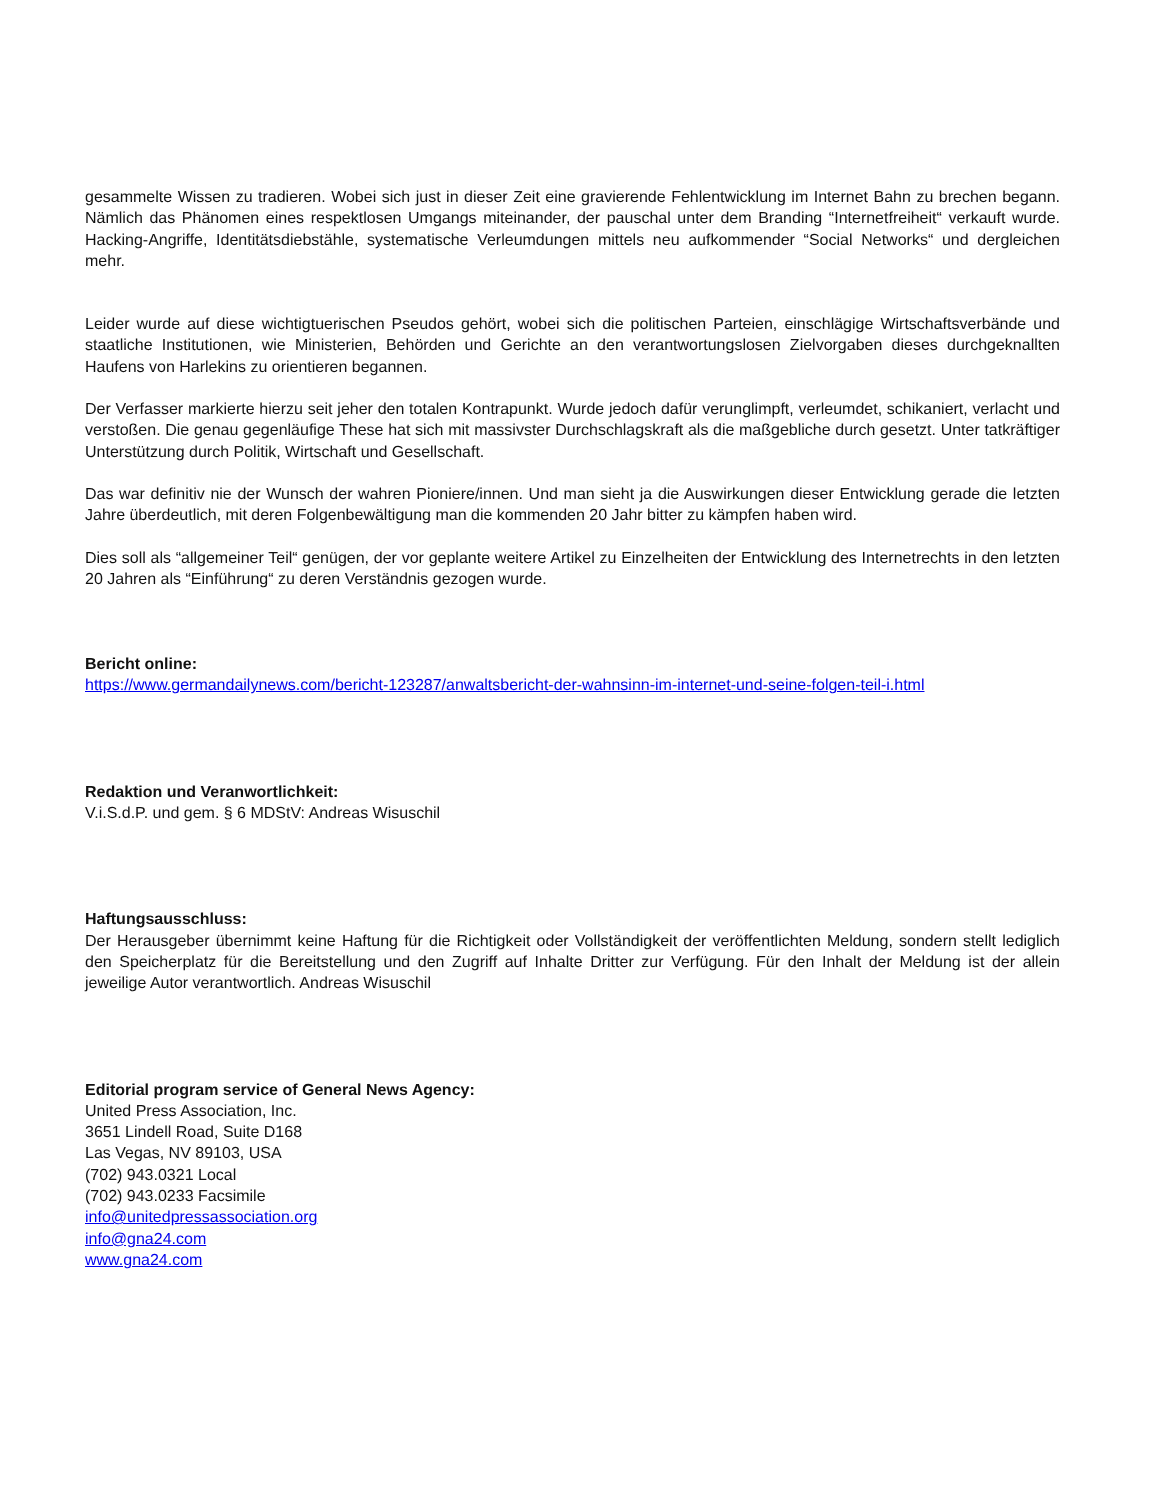gesammelte Wissen zu tradieren. Wobei sich just in dieser Zeit eine gravierende Fehlentwicklung im Internet Bahn zu brechen begann. Nämlich das Phänomen eines respektlosen Umgangs miteinander, der pauschal unter dem Branding “Internetfreiheit“ verkauft wurde. Hacking-Angriffe, Identitätsdiebstähle, systematische Verleumdungen mittels neu aufkommender “Social Networks“ und dergleichen mehr.
Leider wurde auf diese wichtigtuerischen Pseudos gehört, wobei sich die politischen Parteien, einschlägige Wirtschaftsverbände und staatliche Institutionen, wie Ministerien, Behörden und Gerichte an den verantwortungslosen Zielvorgaben dieses durchgeknallten Haufens von Harlekins zu orientieren begannen.
Der Verfasser markierte hierzu seit jeher den totalen Kontrapunkt. Wurde jedoch dafür verunglimpft, verleumdet, schikaniert, verlacht und verstoßen. Die genau gegenläufige These hat sich mit massivster Durchschlagskraft als die maßgebliche durch gesetzt. Unter tatkräftiger Unterstützung durch Politik, Wirtschaft und Gesellschaft.
Das war definitiv nie der Wunsch der wahren Pioniere/innen. Und man sieht ja die Auswirkungen dieser Entwicklung gerade die letzten Jahre überdeutlich, mit deren Folgenbewältigung man die kommenden 20 Jahr bitter zu kämpfen haben wird.
Dies soll als “allgemeiner Teil“ genügen, der vor geplante weitere Artikel zu Einzelheiten der Entwicklung des Internetrechts in den letzten 20 Jahren als “Einführung“ zu deren Verständnis gezogen wurde.
Bericht online:
https://www.germandailynews.com/bericht-123287/anwaltsbericht-der-wahnsinn-im-internet-und-seine-folgen-teil-i.html
Redaktion und Veranwortlichkeit:
V.i.S.d.P. und gem. § 6 MDStV: Andreas Wisuschil
Haftungsausschluss:
Der Herausgeber übernimmt keine Haftung für die Richtigkeit oder Vollständigkeit der veröffentlichten Meldung, sondern stellt lediglich den Speicherplatz für die Bereitstellung und den Zugriff auf Inhalte Dritter zur Verfügung. Für den Inhalt der Meldung ist der allein jeweilige Autor verantwortlich. Andreas Wisuschil
Editorial program service of General News Agency:
United Press Association, Inc.
3651 Lindell Road, Suite D168
Las Vegas, NV 89103, USA
(702) 943.0321 Local
(702) 943.0233 Facsimile
info@unitedpressassociation.org
info@gna24.com
www.gna24.com